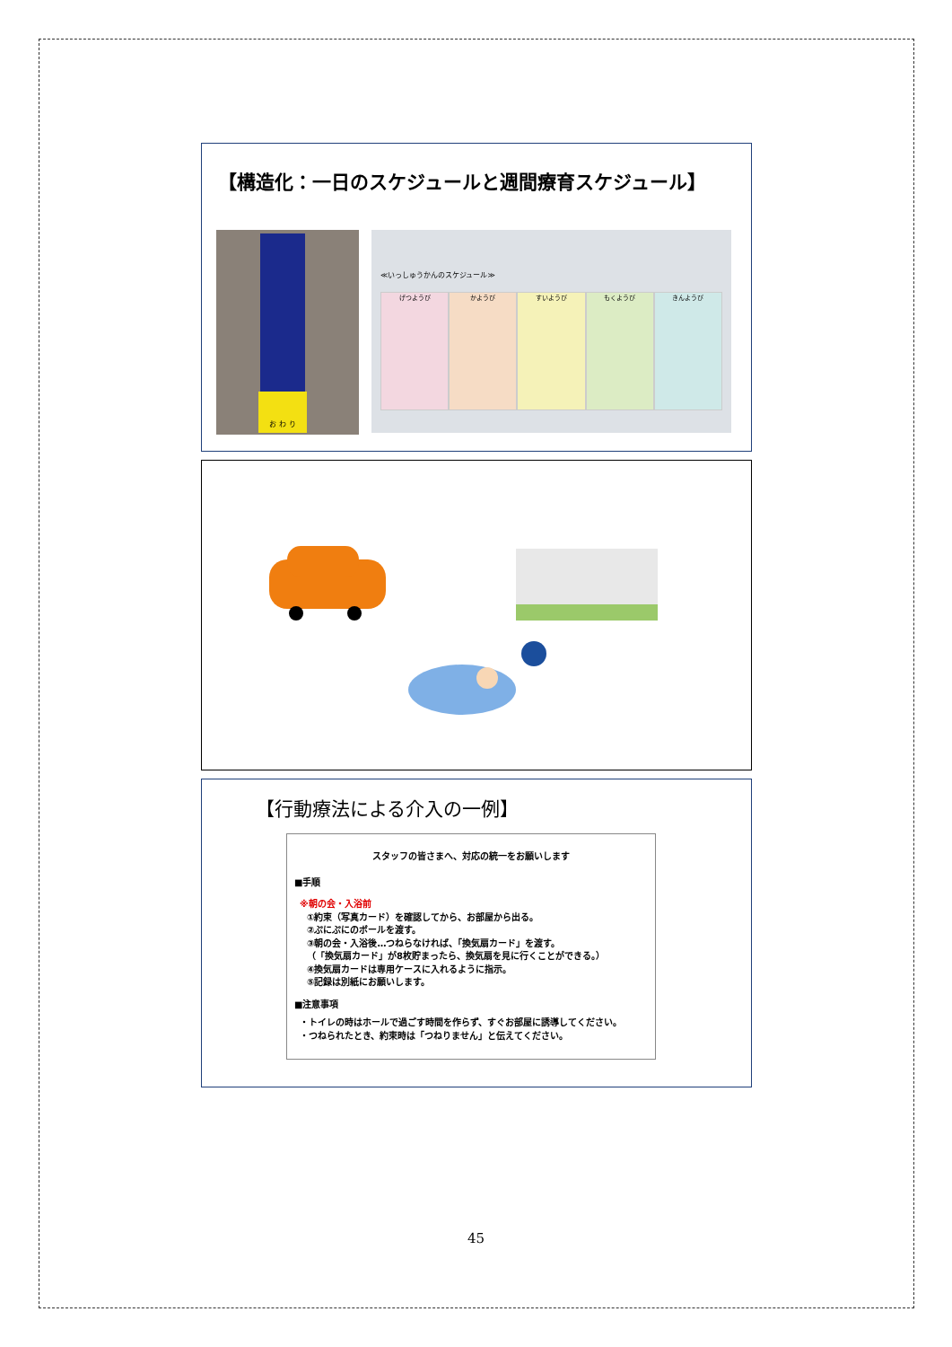【構造化：一日のスケジュールと週間療育スケジュール】
お わ り
≪いっしゅうかんのスケジュール≫
げつようび かようび すいようび もくようび きんようび
【行動療法による介入の一例】
スタッフの皆さまへ、対応の統一をお願いします
■手順
※朝の会・入浴前
①約束（写真カード）を確認してから、お部屋から出る。
②ぷにぷにのボールを渡す。
③朝の会・入浴後…つねらなければ、「換気扇カード」を渡す。
（「換気扇カード」が8枚貯まったら、換気扇を見に行くことができる。）
④換気扇カードは専用ケースに入れるように指示。
⑤記録は別紙にお願いします。
■注意事項
・トイレの時はホールで過ごす時間を作らず、すぐお部屋に誘導してください。
・つねられたとき、約束時は「つねりません」と伝えてください。
45